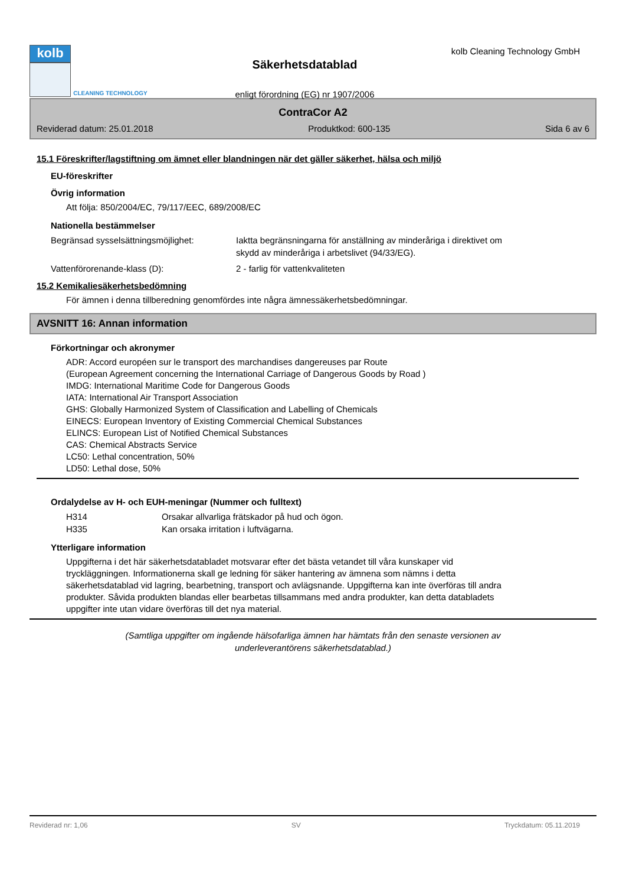kolb
CLEANING TECHNOLOGY
Säkerhetsdatablad
enligt förordning (EG) nr 1907/2006
kolb Cleaning Technology GmbH
ContraCor A2
Reviderad datum: 25.01.2018 Produktkod: 600-135 Sida 6 av 6
15.1 Föreskrifter/lagstiftning om ämnet eller blandningen när det gäller säkerhet, hälsa och miljö
EU-föreskrifter
Övrig information
Att följa: 850/2004/EC, 79/117/EEC, 689/2008/EC
Nationella bestämmelser
Begränsad sysselsättningsmöjlighet:
Iaktta begränsningarna för anställning av minderåriga i direktivet om
skydd av minderåriga i arbetslivet (94/33/EG).
Vattenförorenande-klass (D): 2 - farlig för vattenkvaliteten
15.2 Kemikaliesäkerhetsbedömning
För ämnen i denna tillberedning genomfördes inte några ämnessäkerhetsbedömningar.
AVSNITT 16: Annan information
Förkortningar och akronymer
ADR: Accord européen sur le transport des marchandises dangereuses par Route
(European Agreement concerning the International Carriage of Dangerous Goods by Road )
IMDG: International Maritime Code for Dangerous Goods
IATA: International Air Transport Association
GHS: Globally Harmonized System of Classification and Labelling of Chemicals
EINECS: European Inventory of Existing Commercial Chemical Substances
ELINCS: European List of Notified Chemical Substances
CAS: Chemical Abstracts Service
LC50: Lethal concentration, 50%
LD50: Lethal dose, 50%
Ordalydelse av H- och EUH-meningar (Nummer och fulltext)
H314 Orsakar allvarliga frätskador på hud och ögon.
H335 Kan orsaka irritation i luftvägarna.
Ytterligare information
Uppgifterna i det här säkerhetsdatabladet motsvarar efter det bästa vetandet till våra kunskaper vid
tryckläggningen. Informationerna skall ge ledning för säker hantering av ämnena som nämns i detta
säkerhetsdatablad vid lagring, bearbetning, transport och avlägsnande. Uppgifterna kan inte överföras till andra
produkter. Såvida produkten blandas eller bearbetas tillsammans med andra produkter, kan detta databladets
uppgifter inte utan vidare överföras till det nya material.
(Samtliga uppgifter om ingående hälsofarliga ämnen har hämtats från den senaste versionen av
underleverantörens säkerhetsdatablad.)
Reviderad nr: 1,06 SV Tryckdatum: 05.11.2019